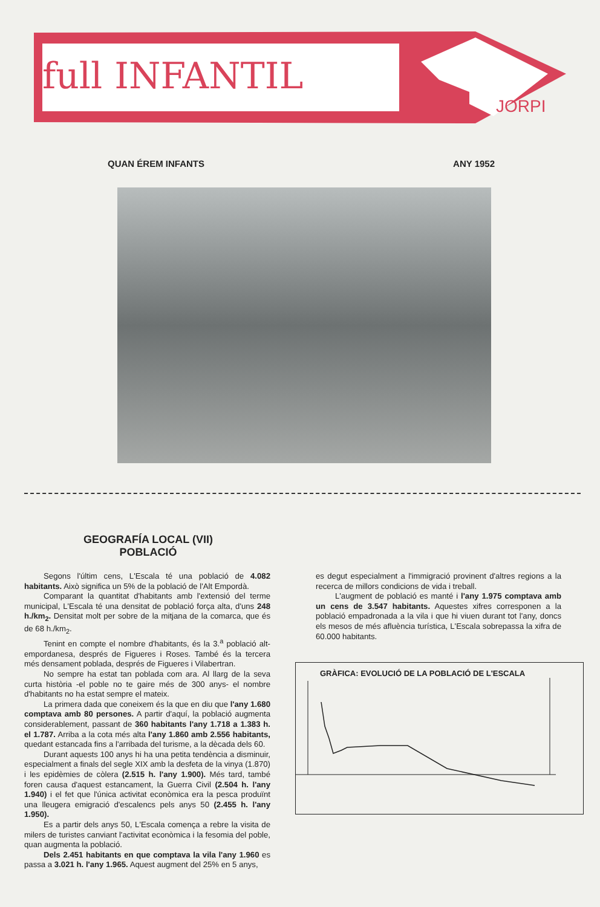full INFANTIL
JORPI
QUAN ÉREM INFANTS ANY 1952
GEOGRAFÍA LOCAL (VII)
POBLACIÓ
Segons l'últim cens, L'Escala té una població de 4.082 habitants. Això significa un 5% de la població de l'Alt Empordà.
Comparant la quantitat d'habitants amb l'extensió del terme municipal, L'Escala té una densitat de població força alta, d'uns 248 h./km<sub>2</sub>. Densitat molt per sobre de la mitjana de la comarca, que és de 68 h./km<sub>2</sub>.
Tenint en compte el nombre d'habitants, és la 3.<sup>a</sup> població alt-empordanesa, després de Figueres i Roses. També és la tercera més densament poblada, després de Figueres i Vilabertran.
No sempre ha estat tan poblada com ara. Al llarg de la seva curta història -el poble no te gaire més de 300 anys- el nombre d'habitants no ha estat sempre el mateix.
La primera dada que coneixem és la que en diu que l'any 1.680 comptava amb 80 persones. A partir d'aquí, la població augmenta considerablement, passant de 360 habitants l'any 1.718 a 1.383 h. el 1.787. Arriba a la cota més alta l'any 1.860 amb 2.556 habitants, quedant estancada fins a l'arribada del turisme, a la dècada dels 60.
Durant aquests 100 anys hi ha una petita tendència a disminuir, especialment a finals del segle XIX amb la desfeta de la vinya (1.870) i les epidèmies de còlera (2.515 h. l'any 1.900). Més tard, també foren causa d'aquest estancament, la Guerra Civil (2.504 h. l'any 1.940) i el fet que l'única activitat econòmica era la pesca produïnt una lleugera emigració d'escalencs pels anys 50 (2.455 h. l'any 1.950).
Es a partir dels anys 50, L'Escala comença a rebre la visita de milers de turistes canviant l'activitat econòmica i la fesomia del poble, quan augmenta la població.
Dels 2.451 habitants en que comptava la vila l'any 1.960 es passa a 3.021 h. l'any 1.965. Aquest augment del 25% en 5 anys,
es degut especialment a l'immigració provinent d'altres regions a la recerca de millors condicions de vida i treball.
L'augment de població es manté i l'any 1.975 comptava amb un cens de 3.547 habitants. Aquestes xifres corresponen a la població empadronada a la vila i que hi viuen durant tot l'any, doncs els mesos de més afluència turística, L'Escala sobrepassa la xifra de 60.000 habitants.
GRÀFICA: EVOLUCIÓ DE LA POBLACIÓ DE L'ESCALA